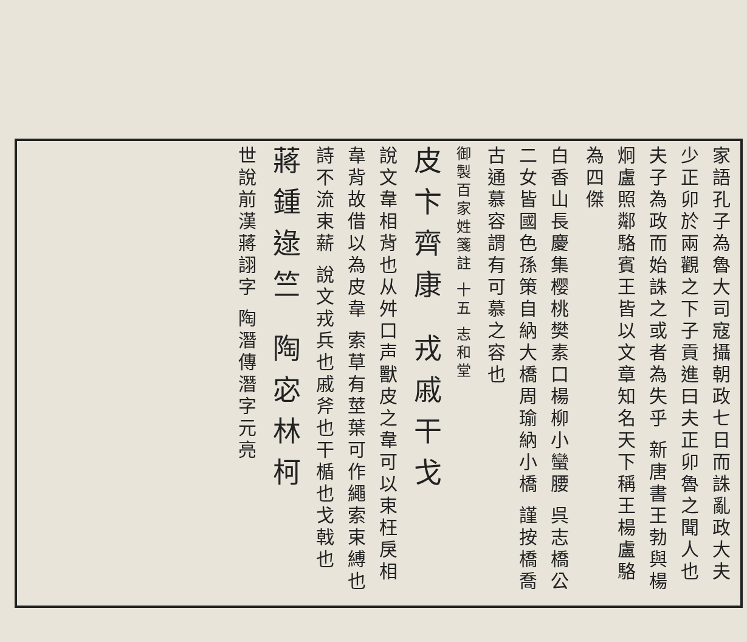家語孔子為魯大司寇攝朝政七日而誅亂政大夫少正卯於兩觀之下子貢進曰夫正卯魯之聞人也夫子為政而始誅之或者為失乎 新唐書王勃與楊炯盧照鄰駱賓王皆以文章知名天下稱王楊盧駱為四傑
白香山長慶集樱桃樊素口楊柳小蠻腰 呉志橋公二女皆國色孫策自納大橋周瑜納小橋 謹按橋喬古通慕容謂有可慕之容也
御製百家姓箋註 十五 志和堂
皮卞齊康 戎戚干戈
說文韋相背也从舛口声獸皮之韋可以束枉戾相韋背故借以為皮韋 索草有莖葉可作繩索束縛也詩不流束薪 說文戎兵也戚斧也干楯也戈戟也
蔣鍾逯竺 陶宓林柯
世說前漢蔣詡字 陶潛傳潛字元亮